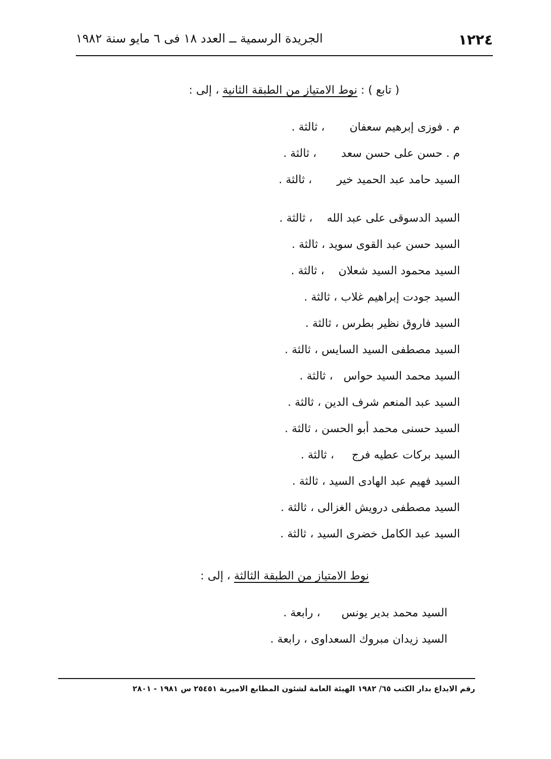١٢٢٤ الجريدة الرسمية ــ العدد ١٨ فى ٦ مايو سنة ١٩٨٢
( تابع ) : نوط الامتياز من الطبقة الثانية ، إلى :
م . فوزى إبرهيم سعفان ، ثالثة .
م . حسن على حسن سعد ، ثالثة .
السيد حامد عبد الحميد خير ، ثالثة .
السيد الدسوقى على عبد الله ، ثالثة .
السيد حسن عبد القوى سويد ، ثالثة .
السيد محمود السيد شعلان ، ثالثة .
السيد جودت إبراهيم غلاب ، ثالثة .
السيد فاروق نظير بطرس ، ثالثة .
السيد مصطفى السيد السايس ، ثالثة .
السيد محمد السيد حواس ، ثالثة .
السيد عبد المنعم شرف الدين ، ثالثة .
السيد حسنى محمد أبو الحسن ، ثالثة .
السيد بركات عطيه فرج ، ثالثة .
السيد فهيم عبد الهادى السيد ، ثالثة .
السيد مصطفى درويش الغزالى ، ثالثة .
السيد عبد الكامل خضرى السيد ، ثالثة .
نوط الامتياز من الطبقة الثالثة ، إلى :
السيد محمد بدير يونس ، رابعة .
السيد زيدان مبروك السعداوى ، رابعة .
رقم الايداع بدار الكتب ٦٥/ ١٩٨٢ الهيئة العامة لشئون المطابع الاميرية ٢٥٤٥١ س ١٩٨١ - ٢٨٠١